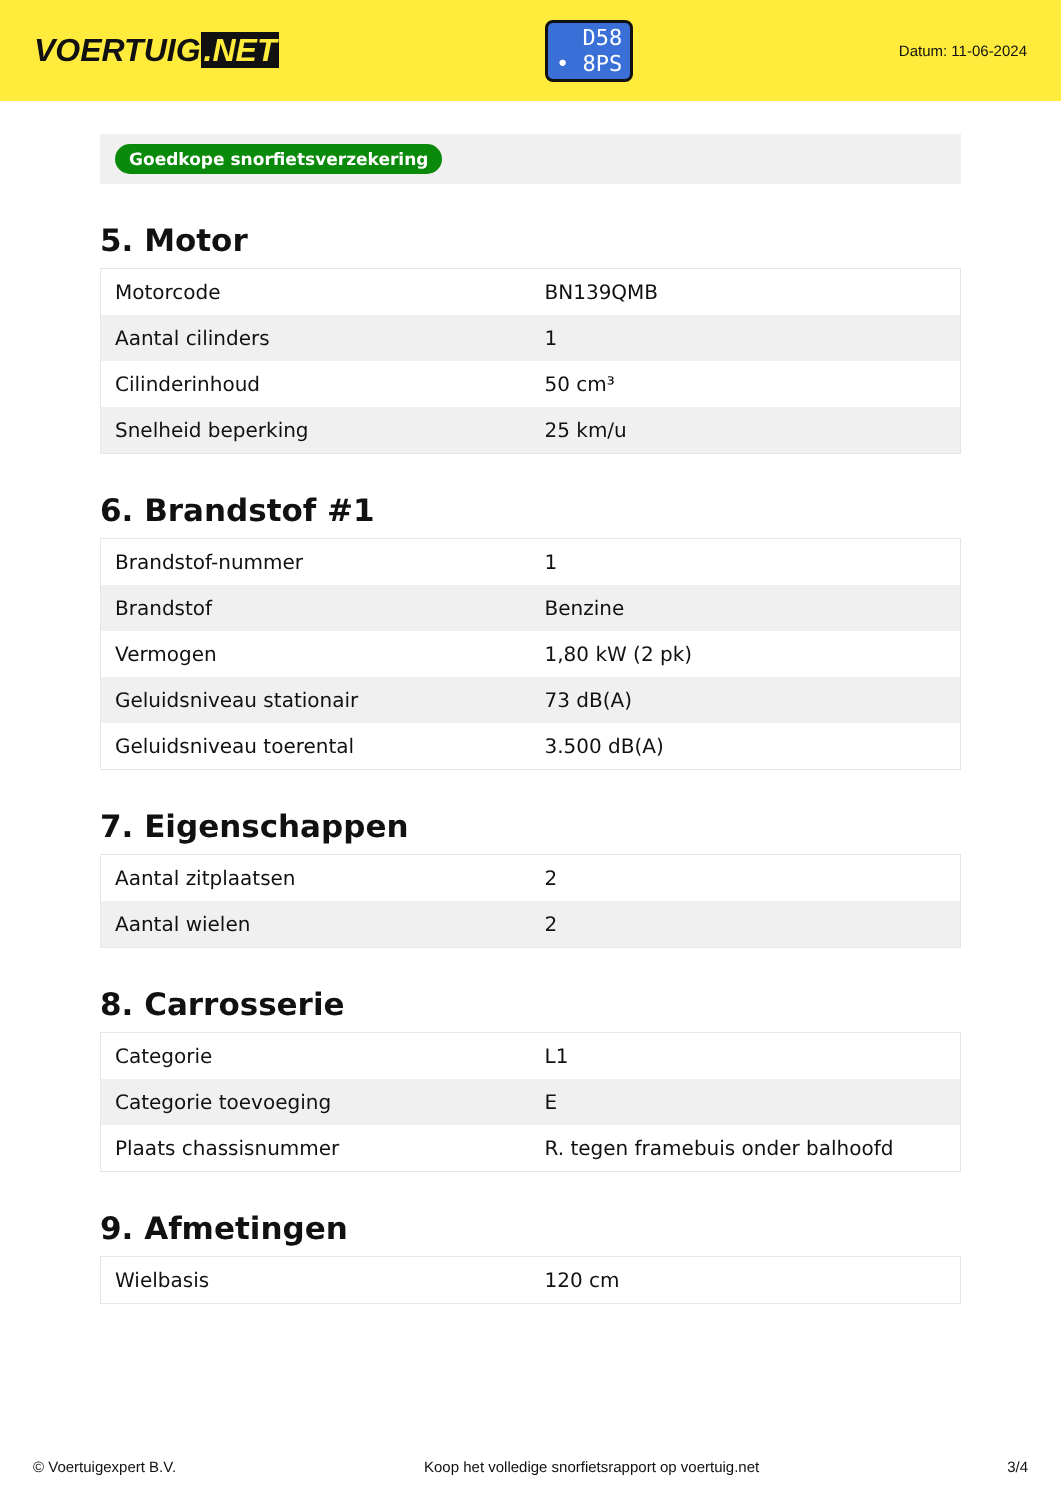VOERTUIG.NET
D58
• 8PS
Datum: 11-06-2024
Goedkope snorfietsverzekering
5. Motor
| Motorcode | BN139QMB |
| Aantal cilinders | 1 |
| Cilinderinhoud | 50 cm³ |
| Snelheid beperking | 25 km/u |
6. Brandstof #1
| Brandstof-nummer | 1 |
| Brandstof | Benzine |
| Vermogen | 1,80 kW (2 pk) |
| Geluidsniveau stationair | 73 dB(A) |
| Geluidsniveau toerental | 3.500 dB(A) |
7. Eigenschappen
| Aantal zitplaatsen | 2 |
| Aantal wielen | 2 |
8. Carrosserie
| Categorie | L1 |
| Categorie toevoeging | E |
| Plaats chassisnummer | R. tegen framebuis onder balhoofd |
9. Afmetingen
| Wielbasis | 120 cm |
© Voertuigexpert B.V. Koop het volledige snorfietsrapport op voertuig.net 3/4